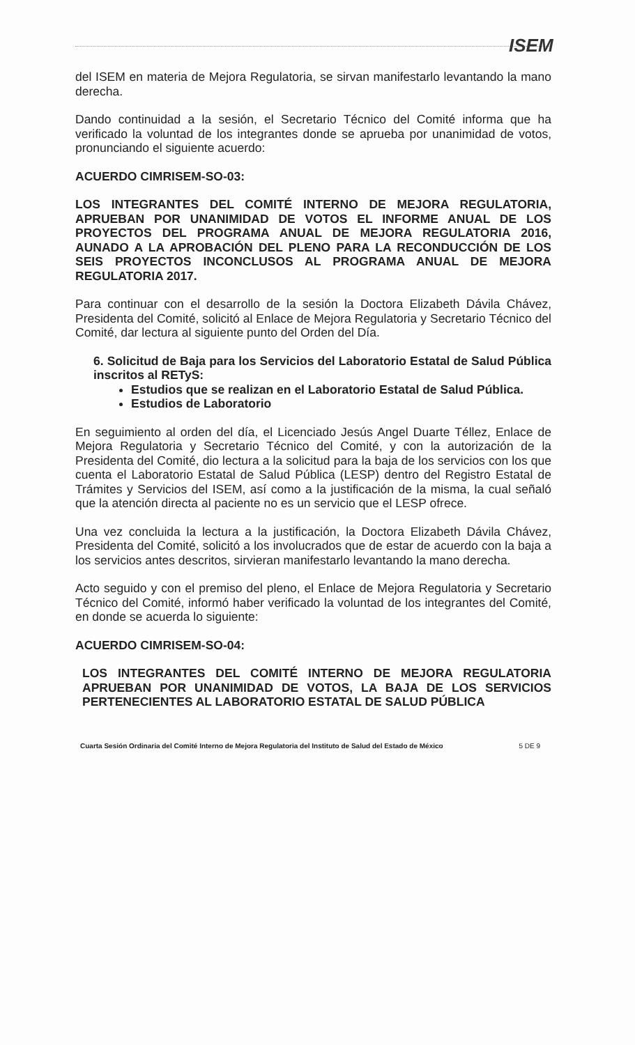ISEM
del ISEM en materia de Mejora Regulatoria, se sirvan manifestarlo levantando la mano derecha.
Dando continuidad a la sesión, el Secretario Técnico del Comité informa que ha verificado la voluntad de los integrantes donde se aprueba por unanimidad de votos, pronunciando el siguiente acuerdo:
ACUERDO CIMRISEM-SO-03:
LOS INTEGRANTES DEL COMITÉ INTERNO DE MEJORA REGULATORIA, APRUEBAN POR UNANIMIDAD DE VOTOS EL INFORME ANUAL DE LOS PROYECTOS DEL PROGRAMA ANUAL DE MEJORA REGULATORIA 2016, AUNADO A LA APROBACIÓN DEL PLENO PARA LA RECONDUCCIÓN DE LOS SEIS PROYECTOS INCONCLUSOS AL PROGRAMA ANUAL DE MEJORA REGULATORIA 2017.
Para continuar con el desarrollo de la sesión la Doctora Elizabeth Dávila Chávez, Presidenta del Comité, solicitó al Enlace de Mejora Regulatoria y Secretario Técnico del Comité, dar lectura al siguiente punto del Orden del Día.
6. Solicitud de Baja para los Servicios del Laboratorio Estatal de Salud Pública inscritos al RETyS:
Estudios que se realizan en el Laboratorio Estatal de Salud Pública.
Estudios de Laboratorio
En seguimiento al orden del día, el Licenciado Jesús Angel Duarte Téllez, Enlace de Mejora Regulatoria y Secretario Técnico del Comité, y con la autorización de la Presidenta del Comité, dio lectura a la solicitud para la baja de los servicios con los que cuenta el Laboratorio Estatal de Salud Pública (LESP) dentro del Registro Estatal de Trámites y Servicios del ISEM, así como a la justificación de la misma, la cual señaló que la atención directa al paciente no es un servicio que el LESP ofrece.
Una vez concluida la lectura a la justificación, la Doctora Elizabeth Dávila Chávez, Presidenta del Comité, solicitó a los involucrados que de estar de acuerdo con la baja a los servicios antes descritos, sirvieran manifestarlo levantando la mano derecha.
Acto seguido y con el premiso del pleno, el Enlace de Mejora Regulatoria y Secretario Técnico del Comité, informó haber verificado la voluntad de los integrantes del Comité, en donde se acuerda lo siguiente:
ACUERDO CIMRISEM-SO-04:
LOS INTEGRANTES DEL COMITÉ INTERNO DE MEJORA REGULATORIA APRUEBAN POR UNANIMIDAD DE VOTOS, LA BAJA DE LOS SERVICIOS PERTENECIENTES AL LABORATORIO ESTATAL DE SALUD PÚBLICA
Cuarta Sesión Ordinaria del Comité Interno de Mejora Regulatoria del Instituto de Salud del Estado de México 5 DE 9